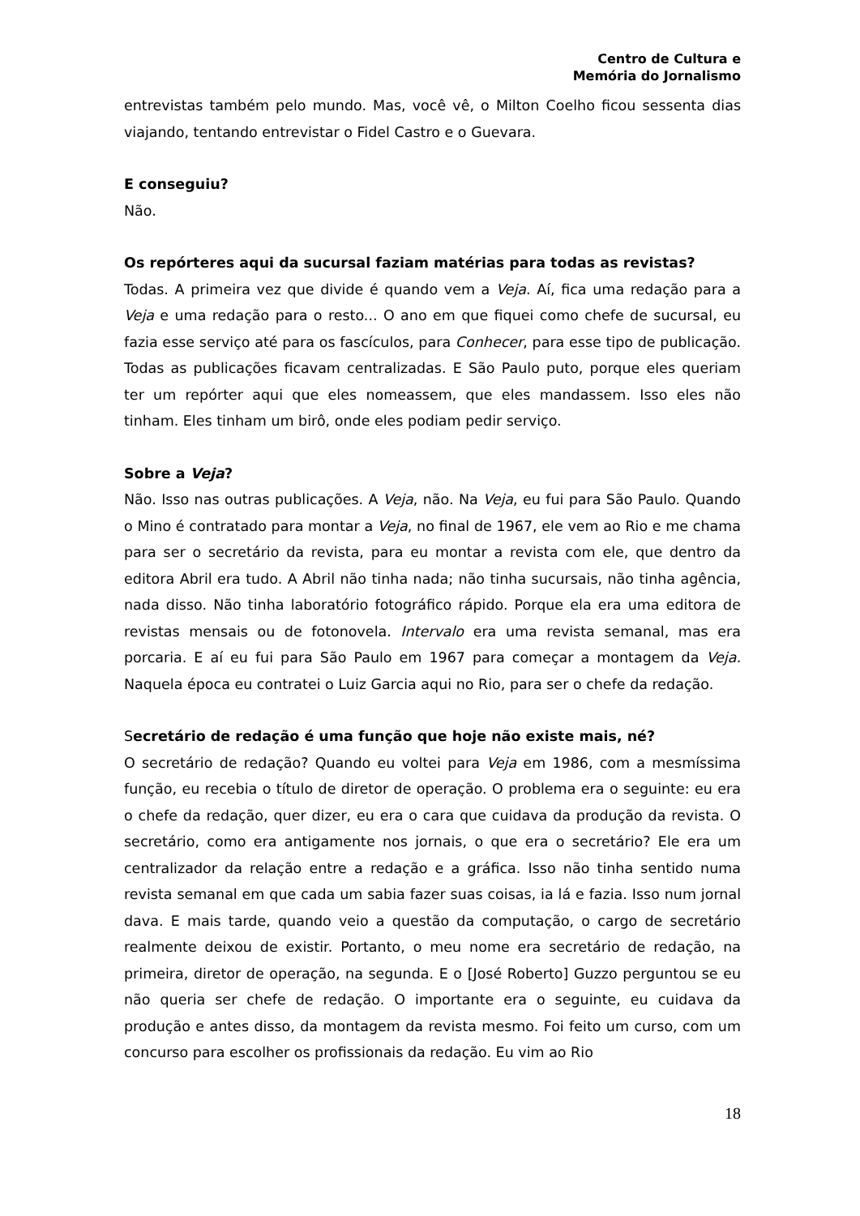Centro de Cultura e
Memória do Jornalismo
entrevistas também pelo mundo. Mas, você vê, o Milton Coelho ficou sessenta dias viajando, tentando entrevistar o Fidel Castro e o Guevara.
E conseguiu?
Não.
Os repórteres aqui da sucursal faziam matérias para todas as revistas?
Todas. A primeira vez que divide é quando vem a Veja. Aí, fica uma redação para a Veja e uma redação para o resto... O ano em que fiquei como chefe de sucursal, eu fazia esse serviço até para os fascículos, para Conhecer, para esse tipo de publicação. Todas as publicações ficavam centralizadas. E São Paulo puto, porque eles queriam ter um repórter aqui que eles nomeassem, que eles mandassem. Isso eles não tinham. Eles tinham um birô, onde eles podiam pedir serviço.
Sobre a Veja?
Não. Isso nas outras publicações. A Veja, não. Na Veja, eu fui para São Paulo. Quando o Mino é contratado para montar a Veja, no final de 1967, ele vem ao Rio e me chama para ser o secretário da revista, para eu montar a revista com ele, que dentro da editora Abril era tudo. A Abril não tinha nada; não tinha sucursais, não tinha agência, nada disso. Não tinha laboratório fotográfico rápido. Porque ela era uma editora de revistas mensais ou de fotonovela. Intervalo era uma revista semanal, mas era porcaria. E aí eu fui para São Paulo em 1967 para começar a montagem da Veja. Naquela época eu contratei o Luiz Garcia aqui no Rio, para ser o chefe da redação.
Secretário de redação é uma função que hoje não existe mais, né?
O secretário de redação? Quando eu voltei para Veja em 1986, com a mesmíssima função, eu recebia o título de diretor de operação. O problema era o seguinte: eu era o chefe da redação, quer dizer, eu era o cara que cuidava da produção da revista. O secretário, como era antigamente nos jornais, o que era o secretário? Ele era um centralizador da relação entre a redação e a gráfica. Isso não tinha sentido numa revista semanal em que cada um sabia fazer suas coisas, ia lá e fazia. Isso num jornal dava. E mais tarde, quando veio a questão da computação, o cargo de secretário realmente deixou de existir. Portanto, o meu nome era secretário de redação, na primeira, diretor de operação, na segunda. E o [José Roberto] Guzzo perguntou se eu não queria ser chefe de redação. O importante era o seguinte, eu cuidava da produção e antes disso, da montagem da revista mesmo. Foi feito um curso, com um concurso para escolher os profissionais da redação. Eu vim ao Rio
18